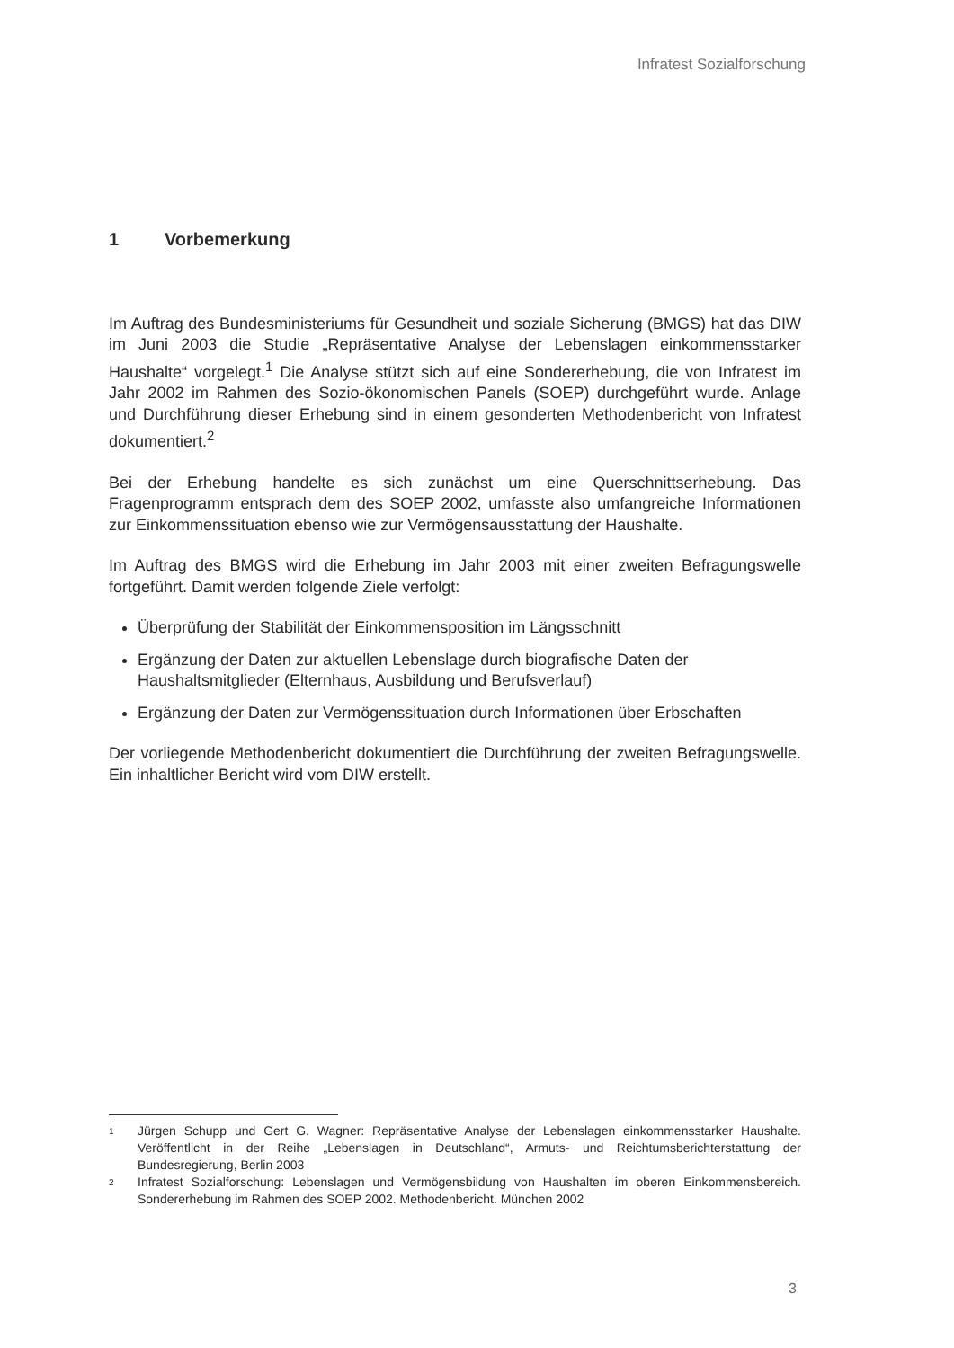Infratest Sozialforschung
1 Vorbemerkung
Im Auftrag des Bundesministeriums für Gesundheit und soziale Sicherung (BMGS) hat das DIW im Juni 2003 die Studie „Repräsentative Analyse der Lebenslagen einkommensstarker Haushalte“ vorgelegt.<sup>1</sup> Die Analyse stützt sich auf eine Sondererhebung, die von Infratest im Jahr 2002 im Rahmen des Sozio-ökonomischen Panels (SOEP) durchgeführt wurde. Anlage und Durchführung dieser Erhebung sind in einem gesonderten Methodenbericht von Infratest dokumentiert.<sup>2</sup>
Bei der Erhebung handelte es sich zunächst um eine Querschnittserhebung. Das Fragenprogramm entsprach dem des SOEP 2002, umfasste also umfangreiche Informationen zur Einkommenssituation ebenso wie zur Vermögensausstattung der Haushalte.
Im Auftrag des BMGS wird die Erhebung im Jahr 2003 mit einer zweiten Befragungswelle fortgeführt. Damit werden folgende Ziele verfolgt:
Überprüfung der Stabilität der Einkommensposition im Längsschnitt
Ergänzung der Daten zur aktuellen Lebenslage durch biografische Daten der Haushaltsmitglieder (Elternhaus, Ausbildung und Berufsverlauf)
Ergänzung der Daten zur Vermögenssituation durch Informationen über Erbschaften
Der vorliegende Methodenbericht dokumentiert die Durchführung der zweiten Befragungswelle. Ein inhaltlicher Bericht wird vom DIW erstellt.
1
Jürgen Schupp und Gert G. Wagner: Repräsentative Analyse der Lebenslagen einkommensstarker Haushalte. Veröffentlicht in der Reihe „Lebenslagen in Deutschland“, Armuts- und Reichtumsberichterstattung der Bundesregierung, Berlin 2003
2
Infratest Sozialforschung: Lebenslagen und Vermögensbildung von Haushalten im oberen Einkommensbereich. Sondererhebung im Rahmen des SOEP 2002. Methodenbericht. München 2002
3